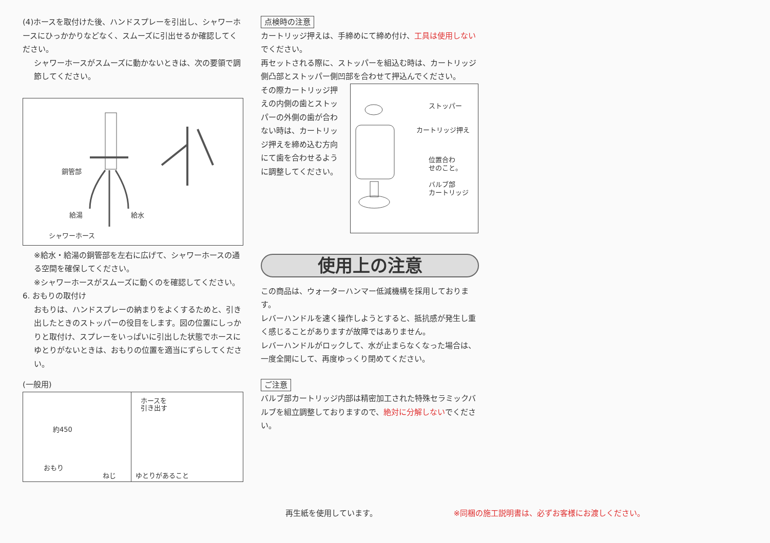(4)ホースを取付けた後、ハンドスプレーを引出し、シャワーホースにひっかかりなどなく、スムーズに引出せるか確認してください。
シャワーホースがスムーズに動かないときは、次の要領で調節してください。
銅管部
給湯 給水
シャワーホース
※給水・給湯の銅管部を左右に広げて、シャワーホースの通る空間を確保してください。
※シャワーホースがスムーズに動くのを確認してください。
6. おもりの取付け
おもりは、ハンドスプレーの納まりをよくするためと、引き出したときのストッパーの役目をします。図の位置にしっかりと取付け、スプレーをいっぱいに引出した状態でホースにゆとりがないときは、おもりの位置を適当にずらしてください。
(一般用)
約450
おもり
ねじ
ホースを
引き出す
ゆとりがあること
点検時の注意
カートリッジ押えは、手締めにて締め付け、工具は使用しないでください。
再セットされる際に、ストッパーを組込む時は、カートリッジ側凸部とストッパー側凹部を合わせて押込んでください。
その際カートリッジ押えの内側の歯とストッパーの外側の歯が合わない時は、カートリッジ押えを締め込む方向にて歯を合わせるように調整してください。
ストッパー
カートリッジ押え
位置合わ
せのこと。
バルブ部
カートリッジ
使用上の注意
この商品は、ウォーターハンマー低減機構を採用しております。
レバーハンドルを速く操作しようとすると、抵抗感が発生し重く感じることがありますが故障ではありません。
レバーハンドルがロックして、水が止まらなくなった場合は、一度全開にして、再度ゆっくり閉めてください。
ご注意
バルブ部カートリッジ内部は精密加工された特殊セラミックバルブを組立調整しておりますので、絶対に分解しないでください。
再生紙を使用しています。 ※同梱の施工説明書は、必ずお客様にお渡しください。